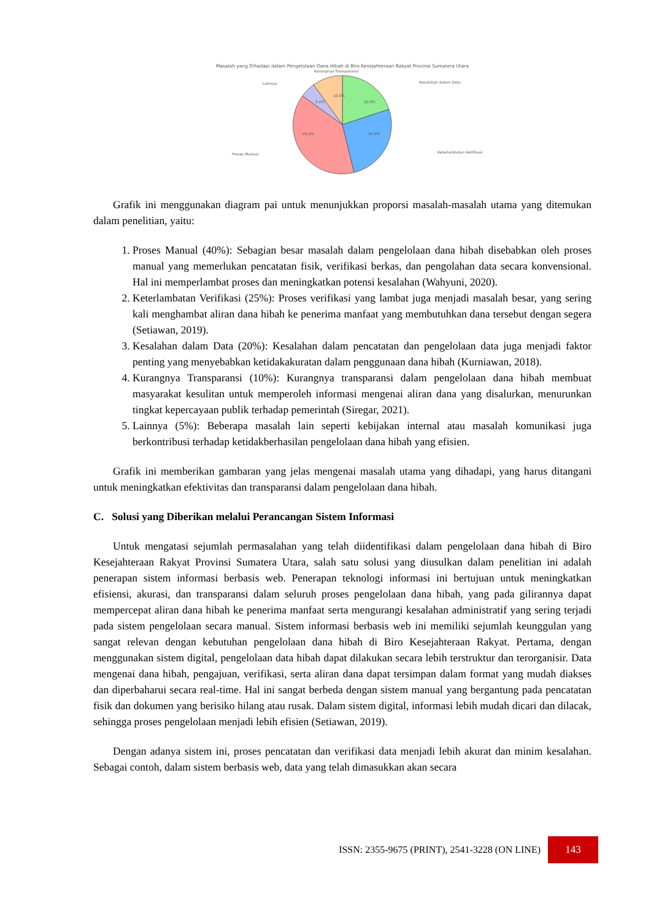Masalah yang Dihadapi dalam Pengelolaan Dana Hibah di Biro Kesejahteraan Rakyat Provinsi Sumatera Utara
Kurangnya Transparansi
Lainnya
Kesalahan dalam Data
Proses Manual
Keterlambatan Verifikasi
40.0%
25.0%
20.0%
10.0%
5.0%
Grafik ini menggunakan diagram pai untuk menunjukkan proporsi masalah-masalah utama yang ditemukan dalam penelitian, yaitu:
1. Proses Manual (40%): Sebagian besar masalah dalam pengelolaan dana hibah disebabkan oleh proses manual yang memerlukan pencatatan fisik, verifikasi berkas, dan pengolahan data secara konvensional. Hal ini memperlambat proses dan meningkatkan potensi kesalahan (Wahyuni, 2020).
2. Keterlambatan Verifikasi (25%): Proses verifikasi yang lambat juga menjadi masalah besar, yang sering kali menghambat aliran dana hibah ke penerima manfaat yang membutuhkan dana tersebut dengan segera (Setiawan, 2019).
3. Kesalahan dalam Data (20%): Kesalahan dalam pencatatan dan pengelolaan data juga menjadi faktor penting yang menyebabkan ketidakakuratan dalam penggunaan dana hibah (Kurniawan, 2018).
4. Kurangnya Transparansi (10%): Kurangnya transparansi dalam pengelolaan dana hibah membuat masyarakat kesulitan untuk memperoleh informasi mengenai aliran dana yang disalurkan, menurunkan tingkat kepercayaan publik terhadap pemerintah (Siregar, 2021).
5. Lainnya (5%): Beberapa masalah lain seperti kebijakan internal atau masalah komunikasi juga berkontribusi terhadap ketidakberhasilan pengelolaan dana hibah yang efisien.
Grafik ini memberikan gambaran yang jelas mengenai masalah utama yang dihadapi, yang harus ditangani untuk meningkatkan efektivitas dan transparansi dalam pengelolaan dana hibah.
C. Solusi yang Diberikan melalui Perancangan Sistem Informasi
Untuk mengatasi sejumlah permasalahan yang telah diidentifikasi dalam pengelolaan dana hibah di Biro Kesejahteraan Rakyat Provinsi Sumatera Utara, salah satu solusi yang diusulkan dalam penelitian ini adalah penerapan sistem informasi berbasis web. Penerapan teknologi informasi ini bertujuan untuk meningkatkan efisiensi, akurasi, dan transparansi dalam seluruh proses pengelolaan dana hibah, yang pada gilirannya dapat mempercepat aliran dana hibah ke penerima manfaat serta mengurangi kesalahan administratif yang sering terjadi pada sistem pengelolaan secara manual. Sistem informasi berbasis web ini memiliki sejumlah keunggulan yang sangat relevan dengan kebutuhan pengelolaan dana hibah di Biro Kesejahteraan Rakyat. Pertama, dengan menggunakan sistem digital, pengelolaan data hibah dapat dilakukan secara lebih terstruktur dan terorganisir. Data mengenai dana hibah, pengajuan, verifikasi, serta aliran dana dapat tersimpan dalam format yang mudah diakses dan diperbaharui secara real-time. Hal ini sangat berbeda dengan sistem manual yang bergantung pada pencatatan fisik dan dokumen yang berisiko hilang atau rusak. Dalam sistem digital, informasi lebih mudah dicari dan dilacak, sehingga proses pengelolaan menjadi lebih efisien (Setiawan, 2019).
Dengan adanya sistem ini, proses pencatatan dan verifikasi data menjadi lebih akurat dan minim kesalahan. Sebagai contoh, dalam sistem berbasis web, data yang telah dimasukkan akan secara
ISSN: 2355-9675 (PRINT), 2541-3228 (ON LINE)
143